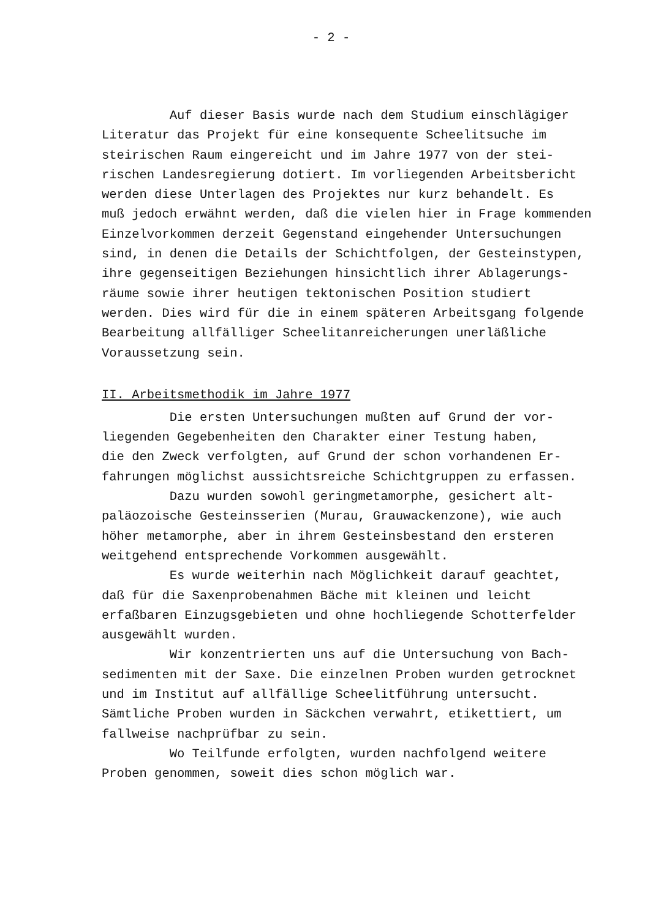- 2 -
Auf dieser Basis wurde nach dem Studium einschlägiger Literatur das Projekt für eine konsequente Scheelitsuche im steirischen Raum eingereicht und im Jahre 1977 von der stei- rischen Landesregierung dotiert. Im vorliegenden Arbeitsbericht werden diese Unterlagen des Projektes nur kurz behandelt. Es muß jedoch erwähnt werden, daß die vielen hier in Frage kommenden Einzelvorkommen derzeit Gegenstand eingehender Untersuchungen sind, in denen die Details der Schichtfolgen, der Gesteinstypen, ihre gegenseitigen Beziehungen hinsichtlich ihrer Ablagerungs- räume sowie ihrer heutigen tektonischen Position studiert werden. Dies wird für die in einem späteren Arbeitsgang folgende Bearbeitung allfälliger Scheelitanreicherungen unerläßliche Voraussetzung sein.
II. Arbeitsmethodik im Jahre 1977
Die ersten Untersuchungen mußten auf Grund der vor- liegenden Gegebenheiten den Charakter einer Testung haben, die den Zweck verfolgten, auf Grund der schon vorhandenen Er- fahrungen möglichst aussichtsreiche Schichtgruppen zu erfassen. Dazu wurden sowohl geringmetamorphe, gesichert alt- paläozoische Gesteinsserien (Murau, Grauwackenzone), wie auch höher metamorphe, aber in ihrem Gesteinsbestand den ersteren weitgehend entsprechende Vorkommen ausgewählt. Es wurde weiterhin nach Möglichkeit darauf geachtet, daß für die Saxenprobenahmen Bäche mit kleinen und leicht erfaßbaren Einzugsgebieten und ohne hochliegende Schotterfelder ausgewählt wurden. Wir konzentrierten uns auf die Untersuchung von Bach- sedimenten mit der Saxe. Die einzelnen Proben wurden getrocknet und im Institut auf allfällige Scheelitführung untersucht. Sämtliche Proben wurden in Säckchen verwahrt, etikettiert, um fallweise nachprüfbar zu sein. Wo Teilfunde erfolgten, wurden nachfolgend weitere Proben genommen, soweit dies schon möglich war.